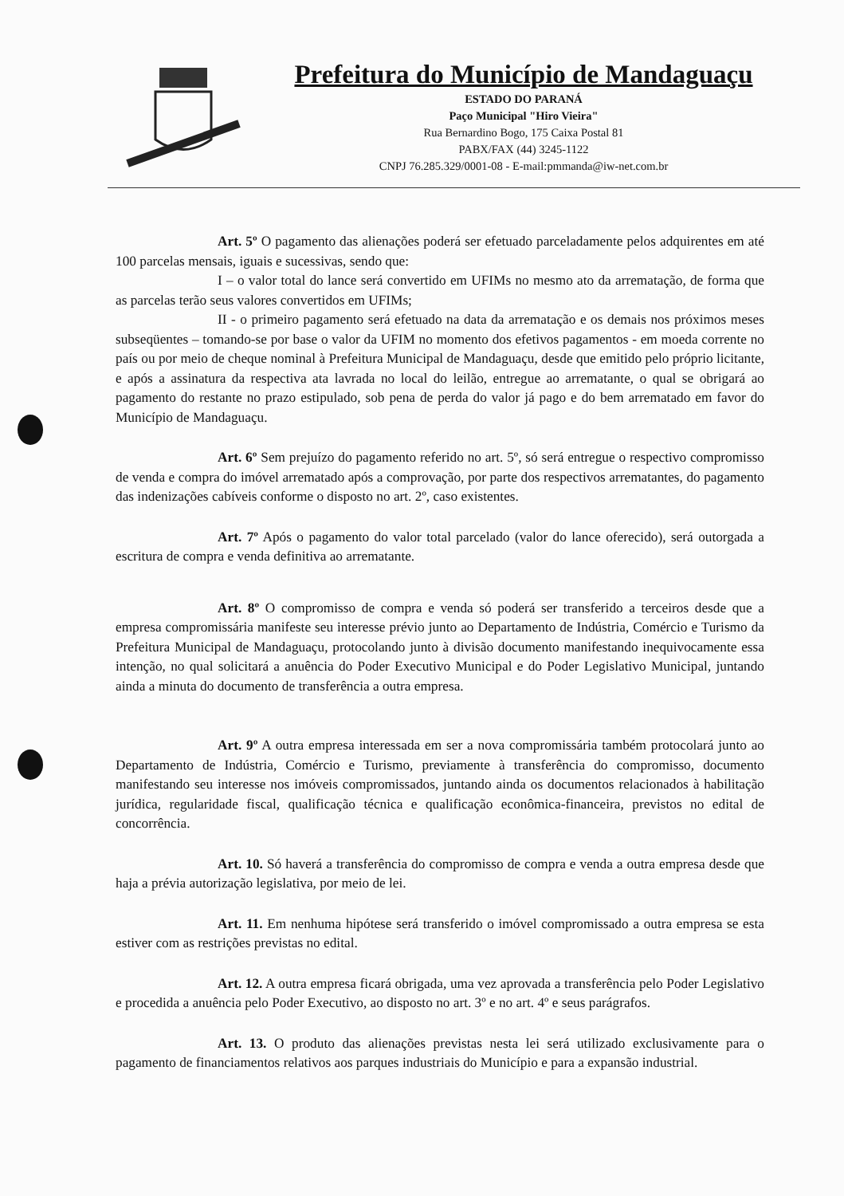Prefeitura do Município de Mandaguaçu
ESTADO DO PARANÁ
Paço Municipal "Hiro Vieira"
Rua Bernardino Bogo, 175 Caixa Postal 81
PABX/FAX (44) 3245-1122
CNPJ 76.285.329/0001-08 - E-mail:pmmanda@iw-net.com.br
Art. 5º O pagamento das alienações poderá ser efetuado parceladamente pelos adquirentes em até 100 parcelas mensais, iguais e sucessivas, sendo que:
I – o valor total do lance será convertido em UFIMs no mesmo ato da arrematação, de forma que as parcelas terão seus valores convertidos em UFIMs;
II - o primeiro pagamento será efetuado na data da arrematação e os demais nos próximos meses subseqüentes – tomando-se por base o valor da UFIM no momento dos efetivos pagamentos - em moeda corrente no país ou por meio de cheque nominal à Prefeitura Municipal de Mandaguaçu, desde que emitido pelo próprio licitante, e após a assinatura da respectiva ata lavrada no local do leilão, entregue ao arrematante, o qual se obrigará ao pagamento do restante no prazo estipulado, sob pena de perda do valor já pago e do bem arrematado em favor do Município de Mandaguaçu.
Art. 6º Sem prejuízo do pagamento referido no art. 5º, só será entregue o respectivo compromisso de venda e compra do imóvel arrematado após a comprovação, por parte dos respectivos arrematantes, do pagamento das indenizações cabíveis conforme o disposto no art. 2º, caso existentes.
Art. 7º Após o pagamento do valor total parcelado (valor do lance oferecido), será outorgada a escritura de compra e venda definitiva ao arrematante.
Art. 8º O compromisso de compra e venda só poderá ser transferido a terceiros desde que a empresa compromissária manifeste seu interesse prévio junto ao Departamento de Indústria, Comércio e Turismo da Prefeitura Municipal de Mandaguaçu, protocolando junto à divisão documento manifestando inequivocamente essa intenção, no qual solicitará a anuência do Poder Executivo Municipal e do Poder Legislativo Municipal, juntando ainda a minuta do documento de transferência a outra empresa.
Art. 9º A outra empresa interessada em ser a nova compromissária também protocolará junto ao Departamento de Indústria, Comércio e Turismo, previamente à transferência do compromisso, documento manifestando seu interesse nos imóveis compromissados, juntando ainda os documentos relacionados à habilitação jurídica, regularidade fiscal, qualificação técnica e qualificação econômica-financeira, previstos no edital de concorrência.
Art. 10. Só haverá a transferência do compromisso de compra e venda a outra empresa desde que haja a prévia autorização legislativa, por meio de lei.
Art. 11. Em nenhuma hipótese será transferido o imóvel compromissado a outra empresa se esta estiver com as restrições previstas no edital.
Art. 12. A outra empresa ficará obrigada, uma vez aprovada a transferência pelo Poder Legislativo e procedida a anuência pelo Poder Executivo, ao disposto no art. 3º e no art. 4º e seus parágrafos.
Art. 13. O produto das alienações previstas nesta lei será utilizado exclusivamente para o pagamento de financiamentos relativos aos parques industriais do Município e para a expansão industrial.